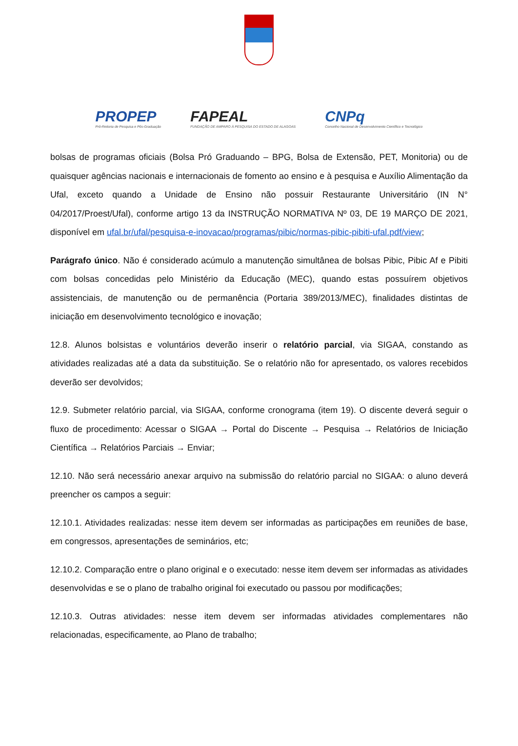PROPEP
Pró-Reitoria de Pesquisa e Pós-Graduação
FAPEAL
FUNDAÇÃO DE AMPARO À PESQUISA DO ESTADO DE ALAGOAS
CNPq
Conselho Nacional de Desenvolvimento Científico e Tecnológico
bolsas de programas oficiais (Bolsa Pró Graduando – BPG, Bolsa de Extensão, PET, Monitoria) ou de quaisquer agências nacionais e internacionais de fomento ao ensino e à pesquisa e Auxílio Alimentação da Ufal, exceto quando a Unidade de Ensino não possuir Restaurante Universitário (IN N° 04/2017/Proest/Ufal), conforme artigo 13 da INSTRUÇÃO NORMATIVA Nº 03, DE 19 MARÇO DE 2021, disponível em ufal.br/ufal/pesquisa-e-inovacao/programas/pibic/normas-pibic-pibiti-ufal.pdf/view;
Parágrafo único. Não é considerado acúmulo a manutenção simultânea de bolsas Pibic, Pibic Af e Pibiti com bolsas concedidas pelo Ministério da Educação (MEC), quando estas possuírem objetivos assistenciais, de manutenção ou de permanência (Portaria 389/2013/MEC), finalidades distintas de iniciação em desenvolvimento tecnológico e inovação;
12.8. Alunos bolsistas e voluntários deverão inserir o relatório parcial, via SIGAA, constando as atividades realizadas até a data da substituição. Se o relatório não for apresentado, os valores recebidos deverão ser devolvidos;
12.9. Submeter relatório parcial, via SIGAA, conforme cronograma (item 19). O discente deverá seguir o fluxo de procedimento: Acessar o SIGAA → Portal do Discente → Pesquisa → Relatórios de Iniciação Científica → Relatórios Parciais → Enviar;
12.10. Não será necessário anexar arquivo na submissão do relatório parcial no SIGAA: o aluno deverá preencher os campos a seguir:
12.10.1. Atividades realizadas: nesse item devem ser informadas as participações em reuniões de base, em congressos, apresentações de seminários, etc;
12.10.2. Comparação entre o plano original e o executado: nesse item devem ser informadas as atividades desenvolvidas e se o plano de trabalho original foi executado ou passou por modificações;
12.10.3. Outras atividades: nesse item devem ser informadas atividades complementares não relacionadas, especificamente, ao Plano de trabalho;